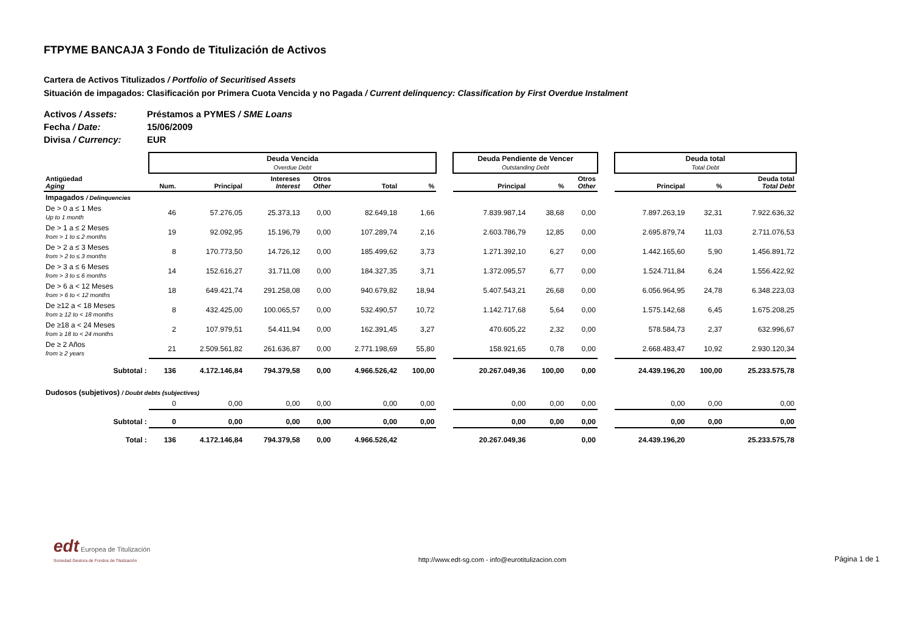FTPYME BANCAJA 3 Fondo de Titulización de Activos
Cartera de Activos Titulizados / Portfolio of Securitised Assets
Situación de impagados: Clasificación por Primera Cuota Vencida y no Pagada / Current delinquency: Classification by First Overdue Instalment
Activos / Assets: Préstamos a PYMES / SME Loans
Fecha / Date: 15/06/2009
Divisa / Currency: EUR
| | Deuda Vencida Overdue Debt | | | | | | | Deuda Pendiente de Vencer Outstanding Debt | | | | Deuda total Total Debt | | |
| Antigüedad Aging | Num. | Principal | Intereses Interest | Otros Other | Total | % | | Principal | % | Otros Other | | Principal | % | Deuda total Total Debt |
| Impagados / Delinquencies | | | | | | | | | | | | | | |
| De > 0 a ≤ 1 Mes Up to 1 month | 46 | 57.276,05 | 25.373,13 | 0,00 | 82.649,18 | 1,66 | | 7.839.987,14 | 38,68 | 0,00 | | 7.897.263,19 | 32,31 | 7.922.636,32 |
| De > 1 a ≤ 2 Meses from > 1 to ≤ 2 months | 19 | 92.092,95 | 15.196,79 | 0,00 | 107.289,74 | 2,16 | | 2.603.786,79 | 12,85 | 0,00 | | 2.695.879,74 | 11,03 | 2.711.076,53 |
| De > 2 a ≤ 3 Meses from > 2 to ≤ 3 months | 8 | 170.773,50 | 14.726,12 | 0,00 | 185.499,62 | 3,73 | | 1.271.392,10 | 6,27 | 0,00 | | 1.442.165,60 | 5,90 | 1.456.891,72 |
| De > 3 a ≤ 6 Meses from > 3 to ≤ 6 months | 14 | 152.616,27 | 31.711,08 | 0,00 | 184.327,35 | 3,71 | | 1.372.095,57 | 6,77 | 0,00 | | 1.524.711,84 | 6,24 | 1.556.422,92 |
| De > 6 a < 12 Meses from > 6 to < 12 months | 18 | 649.421,74 | 291.258,08 | 0,00 | 940.679,82 | 18,94 | | 5.407.543,21 | 26,68 | 0,00 | | 6.056.964,95 | 24,78 | 6.348.223,03 |
| De ≥12 a < 18 Meses from ≥ 12 to < 18 months | 8 | 432.425,00 | 100.065,57 | 0,00 | 532.490,57 | 10,72 | | 1.142.717,68 | 5,64 | 0,00 | | 1.575.142,68 | 6,45 | 1.675.208,25 |
| De ≥18 a < 24 Meses from ≥ 18 to < 24 months | 2 | 107.979,51 | 54.411,94 | 0,00 | 162.391,45 | 3,27 | | 470.605,22 | 2,32 | 0,00 | | 578.584,73 | 2,37 | 632.996,67 |
| De ≥ 2 Años from ≥ 2 years | 21 | 2.509.561,82 | 261.636,87 | 0,00 | 2.771.198,69 | 55,80 | | 158.921,65 | 0,78 | 0,00 | | 2.668.483,47 | 10,92 | 2.930.120,34 |
| Subtotal : | 136 | 4.172.146,84 | 794.379,58 | 0,00 | 4.966.526,42 | 100,00 | | 20.267.049,36 | 100,00 | 0,00 | | 24.439.196,20 | 100,00 | 25.233.575,78 |
| Dudosos (subjetivos) / Doubt debts (subjectives) | | | | | | | | | | | | | | |
| | 0 | 0,00 | 0,00 | 0,00 | 0,00 | 0,00 | | 0,00 | 0,00 | 0,00 | | 0,00 | 0,00 | 0,00 |
| Subtotal : | 0 | 0,00 | 0,00 | 0,00 | 0,00 | 0,00 | | 0,00 | 0,00 | 0,00 | | 0,00 | 0,00 | 0,00 |
| Total : | 136 | 4.172.146,84 | 794.379,58 | 0,00 | 4.966.526,42 | | | 20.267.049,36 | | 0,00 | | 24.439.196,20 | | 25.233.575,78 |
edt Europea de Titulización
Sociedad Gestora de Fondos de Titulización
http://www.edt-sg.com - info@eurotitulizacion.com
Página 1 de 1